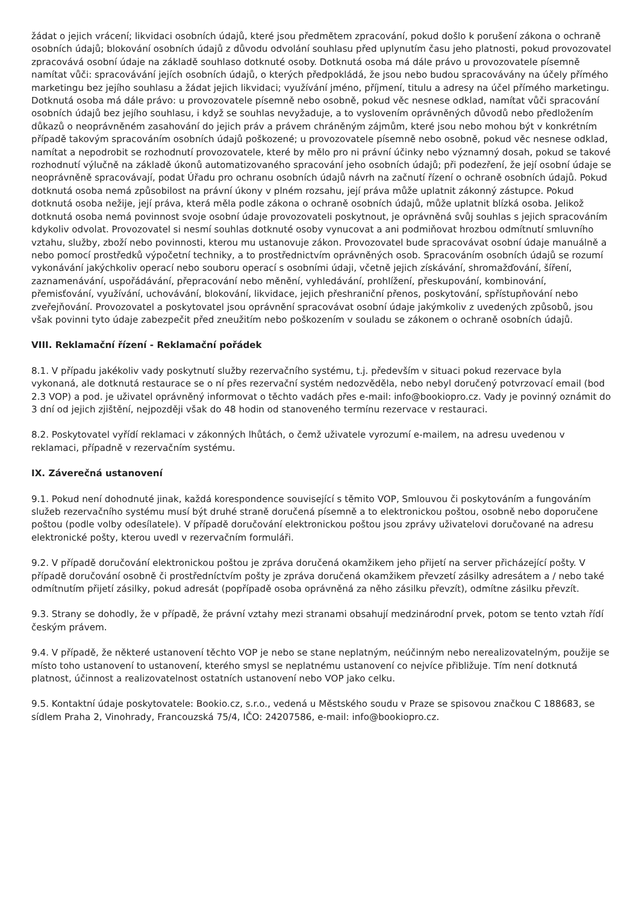žádat o jejich vrácení; likvidaci osobních údajů, které jsou předmětem zpracování, pokud došlo k porušení zákona o ochraně osobních údajů; blokování osobních údajů z důvodu odvolání souhlasu před uplynutím času jeho platnosti, pokud provozovatel zpracovává osobní údaje na základě souhlaso dotknuté osoby. Dotknutá osoba má dále právo u provozovatele písemně namítat vůči: spracovávání jejích osobních údajů, o kterých předpokládá, že jsou nebo budou spracovávány na účely přímého marketingu bez jejího souhlasu a žádat jejich likvidaci; využívání jméno, příjmení, titulu a adresy na účel přímého marketingu. Dotknutá osoba má dále právo: u provozovatele písemně nebo osobně, pokud věc nesnese odklad, namítat vůči spracování osobních údajů bez jejího souhlasu, i když se souhlas nevyžaduje, a to vyslovením oprávněných důvodů nebo předložením důkazů o neoprávněném zasahování do jejich práv a právem chráněným zájmům, které jsou nebo mohou být v konkrétním případě takovým spracováním osobních údajů poškozené; u provozovatele písemně nebo osobně, pokud věc nesnese odklad, namítat a nepodrobit se rozhodnutí provozovatele, které by mělo pro ni právní účinky nebo významný dosah, pokud se takové rozhodnutí výlučně na základě úkonů automatizovaného spracování jeho osobních údajů; při podezření, že její osobní údaje se neoprávněně spracovávají, podat Úřadu pro ochranu osobních údajů návrh na začnutí řízení o ochraně osobních údajů. Pokud dotknutá osoba nemá způsobilost na právní úkony v plném rozsahu, její práva může uplatnit zákonný zástupce. Pokud dotknutá osoba nežije, její práva, která měla podle zákona o ochraně osobních údajů, může uplatnit blízká osoba. Jelikož dotknutá osoba nemá povinnost svoje osobní údaje provozovateli poskytnout, je oprávněná svůj souhlas s jejich spracováním kdykoliv odvolat. Provozovatel si nesmí souhlas dotknuté osoby vynucovat a ani podmiňovat hrozbou odmítnutí smluvního vztahu, služby, zboží nebo povinnosti, kterou mu ustanovuje zákon. Provozovatel bude spracovávat osobní údaje manuálně a nebo pomocí prostředků výpočetní techniky, a to prostřednictvím oprávněných osob. Spracováním osobních údajů se rozumí vykonávání jakýchkoliv operací nebo souboru operací s osobními údaji, včetně jejich získávání, shromažďování, šíření, zaznamenávání, uspořádávání, přepracování nebo měnění, vyhledávání, prohlížení, přeskupování, kombinování, přemisťování, využívání, uchovávání, blokování, likvidace, jejich přeshraniční přenos, poskytování, spřístupňování nebo zveřejňování. Provozovatel a poskytovatel jsou oprávnění spracovávat osobní údaje jakýmkoliv z uvedených způsobů, jsou však povinni tyto údaje zabezpečit před zneužitím nebo poškozením v souladu se zákonem o ochraně osobních údajů.
VIII. Reklamační řízení - Reklamační pořádek
8.1. V případu jakékoliv vady poskytnutí služby rezervačního systému, t.j. především v situaci pokud rezervace byla vykonaná, ale dotknutá restaurace se o ní přes rezervační systém nedozvěděla, nebo nebyl doručený potvrzovací email (bod 2.3 VOP) a pod. je uživatel oprávněný informovat o těchto vadách přes e-mail: info@bookiopro.cz. Vady je povinný oznámit do 3 dní od jejich zjištění, nejpozději však do 48 hodin od stanoveného termínu rezervace v restauraci.
8.2. Poskytovatel vyřídí reklamaci v zákonných lhůtách, o čemž uživatele vyrozumí e-mailem, na adresu uvedenou v reklamaci, případně v rezervačním systému.
IX. Záverečná ustanovení
9.1. Pokud není dohodnuté jinak, každá korespondence související s těmito VOP, Smlouvou či poskytováním a fungováním služeb rezervačního systému musí být druhé straně doručená písemně a to elektronickou poštou, osobně nebo doporučene poštou (podle volby odesílatele). V případě doručování elektronickou poštou jsou zprávy uživatelovi doručované na adresu elektronické pošty, kterou uvedl v rezervačním formuláři.
9.2. V případě doručování elektronickou poštou je zpráva doručená okamžikem jeho přijetí na server přicházející pošty. V případě doručování osobně či prostředníctvím pošty je zpráva doručená okamžikem převzetí zásilky adresátem a / nebo také odmítnutím přijetí zásilky, pokud adresát (popřípadě osoba oprávněná za něho zásilku převzít), odmítne zásilku převzít.
9.3. Strany se dohodly, že v případě, že právní vztahy mezi stranami obsahují medzinárodní prvek, potom se tento vztah řídí českým právem.
9.4. V případě, že některé ustanovení těchto VOP je nebo se stane neplatným, neúčinným nebo nerealizovatelným, použije se místo toho ustanovení to ustanovení, kterého smysl se neplatnému ustanovení co nejvíce přibližuje. Tím není dotknutá platnost, účinnost a realizovatelnost ostatních ustanovení nebo VOP jako celku.
9.5. Kontaktní údaje poskytovatele: Bookio.cz, s.r.o., vedená u Městského soudu v Praze se spisovou značkou C 188683, se sídlem Praha 2, Vinohrady, Francouzská 75/4, IČO: 24207586, e-mail: info@bookiopro.cz.